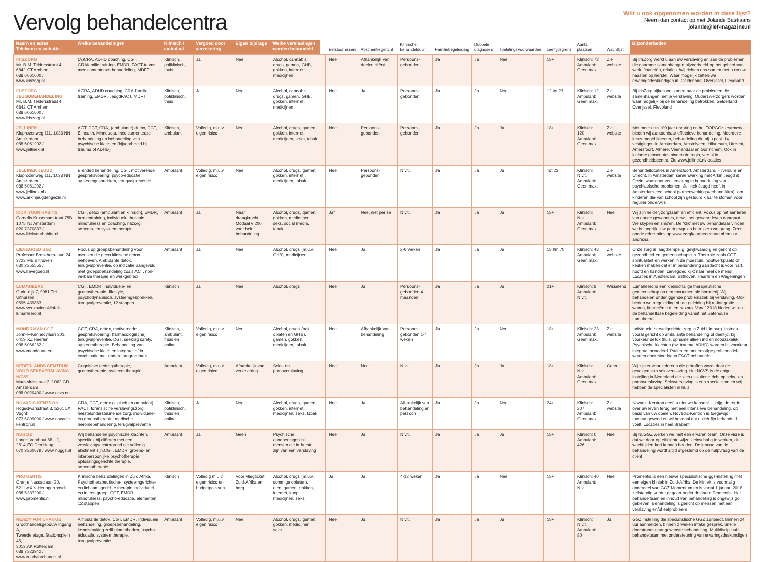Vervolg behandelcentra
Wilt u ook opgenomen worden in deze lijst?
Neem dan contact op met Jolande Bastiaans
jolande@lef-magazine.nl
| Naam en adres Telefoon en website | Welke behandelingen | Klinisch / ambulant | Vergoed door verzekering | Eigen bijdrage | Welke verslavingen worden behandeld | | Eetstoornissen | Abstinentiegericht | Klinische behandelduur | Familiebegeleiding | Dubbele diagnoses | Toelatingsvoorwaarden | Leeftijdsgrens | Aantal plaatsen | Wachtlijst | Bijzonderheden |
| --- | --- | --- | --- | --- | --- | --- | --- | --- | --- | --- | --- | --- | --- | --- | --- | --- |
| IRISZORG Mr. B.M. Teldersstraat 4, 6842 CT Arnhem 088 6061600 / www.iriszorg.nl | (A)CRA, ADHD coaching, CGT, CRAfamilie training, EMDR, FACT-teams, medicamenteuze behandeling, MDFT | Klinisch, poliklinisch, thuis | Ja | Nee | Alcohol, cannabis, drugs, gamen, GHB, gokken, internet, medicijnen | | Nee | Afhankelijk van doelen cliënt | Persoons-gebonden | Ja | Ja | Nee | 18+ | Klinisch: 72 Ambulant: Geen max. | Zie website | Bij IrisZorg werkt u aan uw verslaving en aan de problemen die daarmee samenhangen bijvoorbeeld op het gebied van werk, financiën, relaties. Wij richten ons samen met u en uw naasten op herstel. Waar mogelijk zetten we ervaringsdeskundigen in. Gelderland, Overijssel, Flevoland |
| IRISZORG JEUGDBEHANDELING Mr. B.M. Teldersstraat 4, 6842 CT Arnhem 088 6061600 / www.iriszorg.nl | ACRA, ADHD coaching, CRA-familie training, EMDR, JeugdFACT, MDFT | Klinisch, poliklinisch, thuis | Ja | Nee | Alcohol, cannabis, drugs, gamen, GHB, gokken, internet, medicijnen | | Nee | Ja | Persoons-gebonden | Ja | Ja | Nee | 12 tot 23 | Klinisch: 12 Ambulant: Geen max. | Zie website | Bij IrisZorg kijken we samen naar de problemen die samenhangen met je verslaving. Ouders/verzorgers worden waar mogelijk bij de behandeling betrokken. Gelderland, Overijssel, Flevoland |
| JELLINEK Klaprozenweg 111, 1033 NN Amsterdam 088 5051202 / www.jellinek.nl | ACT, CGT, CRA, (ambulante) detox, DGT, E-health, Minnesota, medicamenteuze behandeling en behandeling van psychische klachten (bijvoorbeeld bij trauma of ADHD) | Klinisch, ambulant | Volledig, m.u.v. eigen risico | Nee | Alcohol, drugs, gamen, gokken, internet, medicijnen, seks, tabak | | Nee | Persoons-gebonden | Persoons-gebonden | Ja | Ja | Ja | 18+ | Klinisch: 120 Ambulant: Geen max. | Zie website | Met meer dan 100 jaar ervaring en het TOPGGz keurmerk bieden wij aantoonbaar effectieve behandeling. Meerdere keuzemogelijkheden, behandeling die bij u past. 14 vestigingen in Amsterdam, Amstelveen, Hilversum, Utrecht, Amersfoort, Almere, Veenendaal en Gorinchem. Ook in kleinere gemeentes binnen de regio, veelal in gezondheidscentra. Zie www.jellinek.nl/locaties |
| JELLINEK JEUGD Klaprozenweg 111, 1033 NN Amsterdam 088 5051202 / www.jellinek.nl / www.arkinjeugdengezin.nl | Blended behandeling, CGT, motiverende gespreksvoering, psyco-educatie, systeemgesprekken, terugvalpreventie | Ambulant | Volledig, m.u.v. eigen risico | Nee | Alcohol, drugs, gamen, gokken, internet, medicijnen, tabak | | Nee | Persoons-gebonden | N.v.t. | Ja | Ja | Ja | Tot 23 | Klinisch: N.v.t. Ambulant: Geen max. | Zie website | Behandellocaties in Amersfoort, Amsterdam, Hilversum en Utrecht. In Amsterdam samenwerking met Arkin Jeugd & Gezin, waardoor veel ervaring in behandeling van psychiatrische problemen. Jellinek Jeugd heeft in Amsterdam een school (samenwerkingsverband Altra), om kinderen die van school zijn gestuurd klaar te stomen voor regulier onderwijs |
| KICK YOUR HABITS Cornelis Krusemanstraat 75B 1075 NJ Amsterdam 020 7370887 / www.kickyourhabits.nl | CGT, detox (ambulant en klinisch), EMDR, hersentraining, individuele therapie, mindfulness en coaching, nazorg, schema- en systeemtherapie | Ambulant | Ja | Naar draagkracht. Modaal € 200 voor hele behandeling | Alcohol, drugs, gamen, gokken, medicijnen, seks, social media, tabak | | Ja* | Nee, niet per se | N.v.t. | Ja | Ja | Ja | 18+ | Klinisch: N.v.t. Ambulant: Geen max. | Nee | Wij zijn helder, zorgzaam en efficiënt. Focus op het aanleren van goede gewoontes, terwijl het gewone leven doorgaat. We skypen en sms'en. De 'klik' met uw behandelaar vinden we belangrijk. Uw partner/gezin betrekken we graag. Zeer goede referenties op www.zorgkaartnederland.nl *m.u.v. anorexia |
| LIEVEGOED GGZ Professor Bronkhorstlaan 24, 3723 MB Bilthoven 030 2255555 / www.lievegoed.nl | Focus op groepsbehandeling voor mensen die geen klinische detox behoeven. Ambulante detox, terugvalpreventie, op indicatie aangevuld met groepsbehandeling zoals ACT, non-verbale therapie en werkgebied | Ambulant | Ja | Nee | Alcohol, drugs (m.u.v. GHB), medicijnen | | Nee | Ja | 2-6 weken | Ja | Ja | Ja | 18 t/m 70 | Klinisch: 48 Ambulant: Geen max. | Zie website | Onze zorg is laagdrempelig, gelijkwaardig en gericht op gezondheid en gemeenschapszin. Therapie zoals CGT, spiritualiteit en werken in de moestuin, houtwerkplaats of keuken maken dat er in behandeling aandacht is voor hart, hoofd en handen. Lievegoed kijkt naar heel de mens! Locaties in Amsterdam, Bilthoven, Haarlem en Wageningen |
| LUMAHEERD Oude dijk 7, 9981 TH Uithuizen 0595 439863 www.verslavingskliniek-lumaheerd.nl | CGT, EMDR, individuele- en groepstherapie, lifestyle, psychodynamisch, systeemgesprekken, terugvalpreventie, 12 stappen | Klinisch | Ja | Nee | Alcohol, drugs | | Nee | Ja | Persoons-gebonden 4 maanden | Ja | Ja | Ja | 21+ | Klinisch: 8 Ambulant: N.v.t. | Wisselend | Lumaheerd is een kleinschalige therapeutische gemeenschap op een monumentale boerderij. Wij behandelen onderliggende problematiek bij verslaving. Ook bieden we begeleiding of toe-geleiding bij re-integratie, wonen, financiën e.d. en nazorg. Vanaf 2018 bieden wij na de behandelfase begeleiding vanuit het Safehouse Lumaheerd |
| MONDRIAAN GGZ John-F-Kennedylaan 301, 6419 XZ Heerlen 088 5066262 / www.mondriaan.eu | CGT, CRA, detox, motiverende gespreksvoering, (farmacologische) terugvalpreventie, DGT, seeking safety, systeemtherapie. Behandeling van psychische klachten integraal of in combinatie met andere programma's | Klinisch, ambulant, thuis en online | Volledig, m.u.v. eigen risico | Nee | Alcohol, drugs (ook opiaten en GHB), gamen, gokken, medicijnen, tabak | | Nee | Afhankelijk van behandeling | Persoons-gebonden 1-4 weken | Ja | Ja | Nee | 18+ | Klinisch: 23 Ambulant: Geen max. | Zie website | Individuele herstelgerichte zorg in Zuid Limburg. Insteek vooral gericht op ambulante behandeling of deeltijd, bij voorkeur detox thuis, opname alleen indien noodzakelijk. Psychische klachten (bv. trauma, ADHD) worden bij voorkeur integraal benaderd. Patiënten met ernstige problematiek worden door Mondriaan FACT behandeld |
| NEDERLANDS CENTRUM VOOR SEKSVERSLAVING NCVS Maassluisstraat 2, 1062 GD Amsterdam 088 0020400 / www.ncvs.nu | Cognitieve gedragstherapie, groepstherapie, systeem therapie | Ambulant | Volledig, m.u.v. eigen risico | Afhankelijk van verzekering | Seks- en pornoverslaving | | Nee | Nee | N.v.t. | Ja | Ja | Ja | 18+ | Klinisch: N.v.t. Ambulant: Geen max. | Geen | Wij zijn er voor iedereen die getroffen wordt door de gevolgen van seksverslaving. Het NCVS is de enige instelling in Nederland die zich uitsluitend richt op seks- en pornoverslaving. Seksverslaving is een specialisme en wij hebben de specialisten in huis |
| NOVADIC-KENTRON Hogedwarsstraat 3, 5261 LX Vught 073 6899090 / www.novadic-kentron.nl | CRA, CGT, detox (klinisch en ambulant), FACT, forensische verslavingszorg, herstelondersteunende zorg, individuele- en groepstherapie, medische heroïnebehandeling, terugvalpreventie | Klinisch, poliklinisch, thuis en online | Ja | Nee | Alcohol, drugs, gamen, gokken, internet, medicijnen, seks, tabak | | Nee | Ja | Afhankelijk van behandeling en persoon | Ja | Ja | Nee | 24+ | Klinisch: 207 Ambulant: Geen max. | Zie website | Novadic-Kentron geeft u nieuwe kansen! U krijgt de regie over uw leven terug met een intensieve behandeling, op basis van úw doelen. Novadic-Kentron is toegewijd, toonaangevend en wil bovenal dat u zich fijn behandeld voelt. Locaties in heel Brabant |
| NUGGZ Lange Voorhout 58 - 2, 2514 EG Den Haag 070 3260679 / www.nuggz.nl | Wij behandelen psychische klachten, specifiek bij cliënten met een verslavingsachtergrond die volledig abstinent zijn.CGT, EMDR, groeps- en interpersoonlijke psychotherapie, oplossingsgerichte therapie, schematherapie | Ambulant | Ja | Geen | Psychische aandoeningen bij mensen die in herstel zijn van een verslaving | | Nee | Ja | N.v.t. | Ja | Ja | Ja | 18+ | Klinisch: 0 Ambulant: 426 | Nee | Bij NuGGZ werken we met een ervaren team. Onze visie is dat we door op efficiënte wijze kleinschalig te werken, de wachttijden kort kunnen houden. De inhoud van de behandeling wordt altijd afgestemd op de hulpvraag van de cliënt |
| PROMENTIS Oranje Nassaulaan 20, 5211 AX 's-Hertogenbosch 088 5387200 / www.promentis.nl | Klinische behandelingen in Zuid Afrika. Psychotherapeutische-, systeemgerichte- en lichaamsgerichte therapie individueel en in een groep. CGT, EMDR, mindfulness, psycho-educatie, elementen 12 stappen | Klinisch | Volledig m.u.v. eigen risico en budgetpolissen | Voor vliegticket Zuid-Afrika en borg | Alcohol, drugs (m.u.v. sommige opiaten), eten, gamen, gokken, internet, koop, medicijnen, seks | | Ja | Ja | 4-12 weken | Ja | Ja | Nee | 18+ | Klinisch: 40 Ambulant: N.v.t. | Nee | Promentis is een nieuwe specialistische ggz-instelling met een eigen kliniek in Zuid-Afrika. De kliniek is voormalig onderdeel van GGZ Momentum en is vanaf 1 januari 2018 zelfstandig verder gegaan onder de naam Promentis. Het behandelteam en inhoud van behandeling is ongewijzigd gebleven. Behandeling is gericht op mensen met een verslaving en/of eetprobleem |
| READY FOR CHANGE Groothandelsgebouw Ingang A, Tweede etage, Stationsplein 45, 3013 AK Rotterdam 088 7323942 / www.readyforchange.nl | Ambulante detox, CGT, EMDR, individuele behandeling, groepsbehandeling, kennismaking zelfhulpmethoden, psycho-educatie, systeemtherapie, terugvalpreventie | Ambulant | Volledig, m.u.v. eigen risico | Nee | Alcohol, drugs, gamen, gokken, medicijnen, seks | | Nee | Ja | N.v.t. | Ja | Ja | Ja | 18+ | Klinisch: N.v.t. Ambulant: 80 | Ja | GGZ instelling die specialistische GGZ aanbiedt. Binnen 24 uur aanmelden, binnen 2 weken intake gesprek. Snelle doorstroom naar gewenste behandeling. Multidisciplinair behandelteam met ondersteuning van ervaringsdeskundigen |